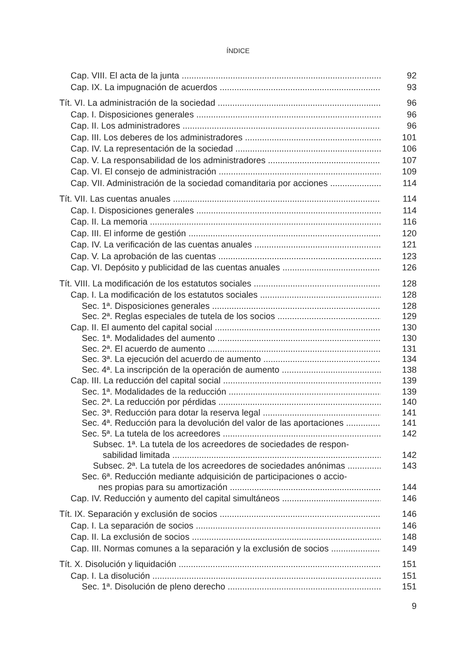ÍNDICE
Cap. VIII. El acta de la junta 92
Cap. IX. La impugnación de acuerdos 93
Tít. VI. La administración de la sociedad 96
Cap. I. Disposiciones generales 96
Cap. II. Los administradores 96
Cap. III. Los deberes de los administradores 101
Cap. IV. La representación de la sociedad 106
Cap. V. La responsabilidad de los administradores 107
Cap. VI. El consejo de administración 109
Cap. VII. Administración de la sociedad comanditaria por acciones 114
Tít. VII. Las cuentas anuales 114
Cap. I. Disposiciones generales 114
Cap. II. La memoria 116
Cap. III. El informe de gestión 120
Cap. IV. La verificación de las cuentas anuales 121
Cap. V. La aprobación de las cuentas 123
Cap. VI. Depósito y publicidad de las cuentas anuales 126
Tít. VIII. La modificación de los estatutos sociales 128
Cap. I. La modificación de los estatutos sociales 128
Sec. 1ª. Disposiciones generales 128
Sec. 2ª. Reglas especiales de tutela de los socios 129
Cap. II. El aumento del capital social 130
Sec. 1ª. Modalidades del aumento 130
Sec. 2ª. El acuerdo de aumento 131
Sec. 3ª. La ejecución del acuerdo de aumento 134
Sec. 4ª. La inscripción de la operación de aumento 138
Cap. III. La reducción del capital social 139
Sec. 1ª. Modalidades de la reducción 139
Sec. 2ª. La reducción por pérdidas 140
Sec. 3ª. Reducción para dotar la reserva legal 141
Sec. 4ª. Reducción para la devolución del valor de las aportaciones 141
Sec. 5ª. La tutela de los acreedores 142
Subsec. 1ª. La tutela de los acreedores de sociedades de respon-
sabilidad limitada 142
Subsec. 2ª. La tutela de los acreedores de sociedades anónimas 143
Sec. 6ª. Reducción mediante adquisición de participaciones o accio-
nes propias para su amortización 144
Cap. IV. Reducción y aumento del capital simultáneos 146
Tít. IX. Separación y exclusión de socios 146
Cap. I. La separación de socios 146
Cap. II. La exclusión de socios 148
Cap. III. Normas comunes a la separación y la exclusión de socios 149
Tít. X. Disolución y liquidación 151
Cap. I. La disolución 151
Sec. 1ª. Disolución de pleno derecho 151
9